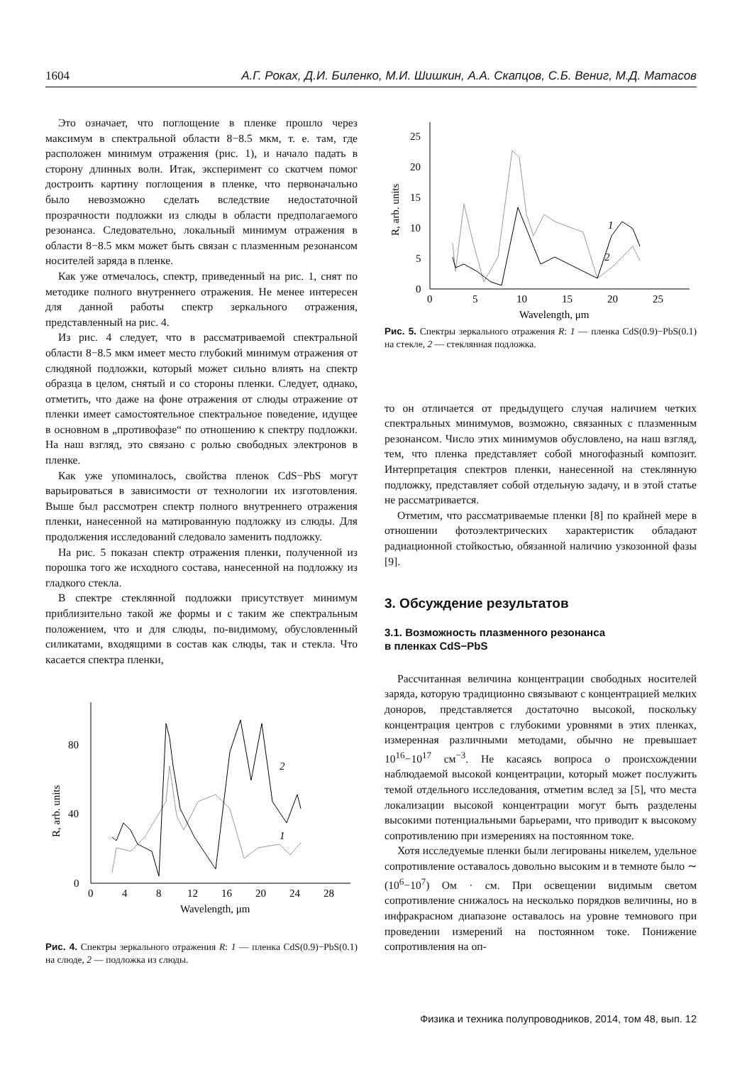1604 А.Г. Рокax, Д.И. Биленко, М.И. Шишкин, А.А. Скапцов, С.Б. Вениг, М.Д. Матасов
Это означает, что поглощение в пленке прошло через максимум в спектральной области 8−8.5 мкм, т. е. там, где расположен минимум отражения (рис. 1), и начало падать в сторону длинных волн. Итак, эксперимент со скотчем помог достроить картину поглощения в пленке, что первоначально было невозможно сделать вследствие недостаточной прозрачности подложки из слюды в области предполагаемого резонанса. Следовательно, локальный минимум отражения в области 8−8.5 мкм может быть связан с плазменным резонансом носителей заряда в пленке.
Как уже отмечалось, спектр, приведенный на рис. 1, снят по методике полного внутреннего отражения. Не менее интересен для данной работы спектр зеркального отражения, представленный на рис. 4.
Из рис. 4 следует, что в рассматриваемой спектральной области 8−8.5 мкм имеет место глубокий минимум отражения от слюдяной подложки, который может сильно влиять на спектр образца в целом, снятый и со стороны пленки. Следует, однако, отметить, что даже на фоне отражения от слюды отражение от пленки имеет самостоятельное спектральное поведение, идущее в основном в „противофазе“ по отношению к спектру подложки. На наш взгляд, это связано с ролью свободных электронов в пленке.
Как уже упоминалось, свойства пленок CdS−PbS могут варьироваться в зависимости от технологии их изготовления. Выше был рассмотрен спектр полного внутреннего отражения пленки, нанесенной на матированную подложку из слюды. Для продолжения исследований следовало заменить подложку.
На рис. 5 показан спектр отражения пленки, полученной из порошка того же исходного состава, нанесенной на подложку из гладкого стекла.
В спектре стеклянной подложки присутствует минимум приблизительно такой же формы и с таким же спектральным положением, что и для слюды, по-видимому, обусловленный силикатами, входящими в состав как слюды, так и стекла. Что касается спектра пленки,
0
40
80
0
4
8
12
16
20
24
28
Wavelength, μm
R, arb. units
2
1
Рис. 4. Спектры зеркального отражения R: 1 — пленка CdS(0.9)−PbS(0.1) на слюде, 2 — подложка из слюды.
0
5
10
15
20
25
0
5
10
15
20
25
Wavelength, μm
R, arb. units
1
2
Рис. 5. Спектры зеркального отражения R: 1 — пленка CdS(0.9)−PbS(0.1) на стекле, 2 — стеклянная подложка.
то он отличается от предыдущего случая наличием четких спектральных минимумов, возможно, связанных с плазменным резонансом. Число этих минимумов обусловлено, на наш взгляд, тем, что пленка представляет собой многофазный композит. Интерпретация спектров пленки, нанесенной на стеклянную подложку, представляет собой отдельную задачу, и в этой статье не рассматривается.
Отметим, что рассматриваемые пленки [8] по крайней мере в отношении фотоэлектрических характеристик обладают радиационной стойкостью, обязанной наличию узкозонной фазы [9].
3. Обсуждение результатов
3.1. Возможность плазменного резонанса
в пленках CdS−PbS
Рассчитанная величина концентрации свободных носителей заряда, которую традиционно связывают с концентрацией мелких доноров, представляется достаточно высокой, поскольку концентрация центров с глубокими уровнями в этих пленках, измеренная различными методами, обычно не превышает 10<sup>16</sup>−10<sup>17</sup> см<sup>−3</sup>. Не касаясь вопроса о происхождении наблюдаемой высокой концентрации, который может послужить темой отдельного исследования, отметим вслед за [5], что места локализации высокой концентрации могут быть разделены высокими потенциальными барьерами, что приводит к высокому сопротивлению при измерениях на постоянном токе.
Хотя исследуемые пленки были легированы никелем, удельное сопротивление оставалось довольно высоким и в темноте было ∼ (10<sup>6</sup>−10<sup>7</sup>) Ом · см. При освещении видимым светом сопротивление снижалось на несколько порядков величины, но в инфракрасном диапазоне оставалось на уровне темнового при проведении измерений на постоянном токе. Понижение сопротивления на оп-
Физика и техника полупроводников, 2014, том 48, вып. 12